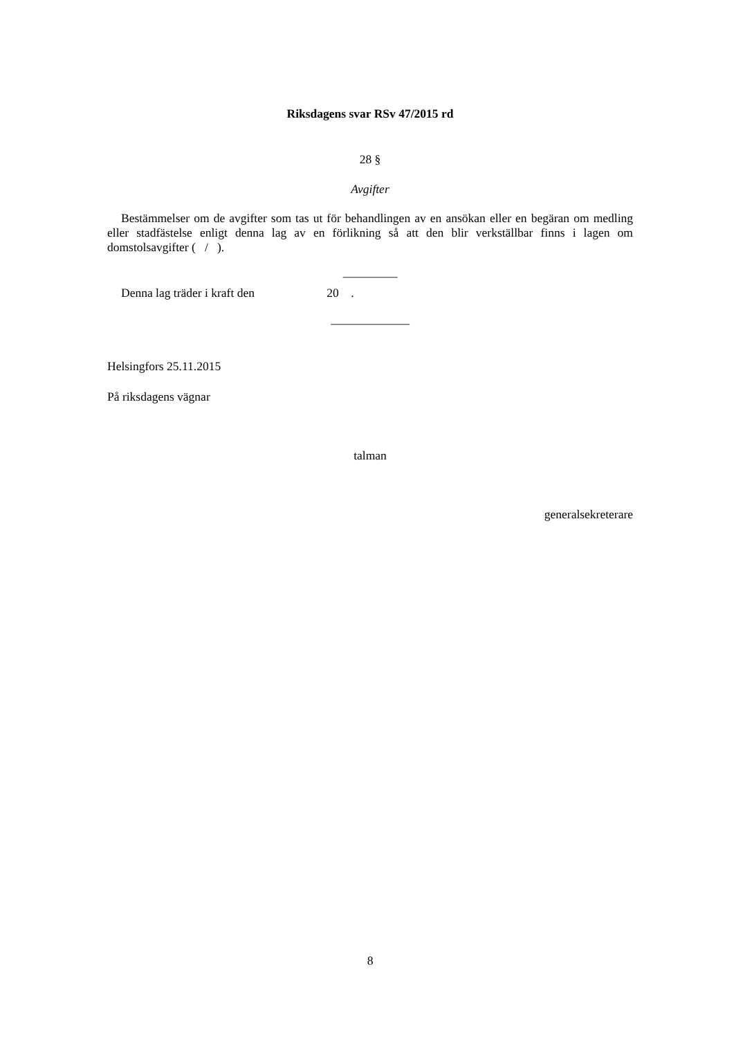Riksdagens svar RSv 47/2015 rd
28 §
Avgifter
Bestämmelser om de avgifter som tas ut för behandlingen av en ansökan eller en begäran om medling eller stadfästelse enligt denna lag av en förlikning så att den blir verkställbar finns i lagen om domstolsavgifter ( / ).
_________
Denna lag träder i kraft den 20 .
_____________
Helsingfors 25.11.2015
På riksdagens vägnar
talman
generalsekreterare
8